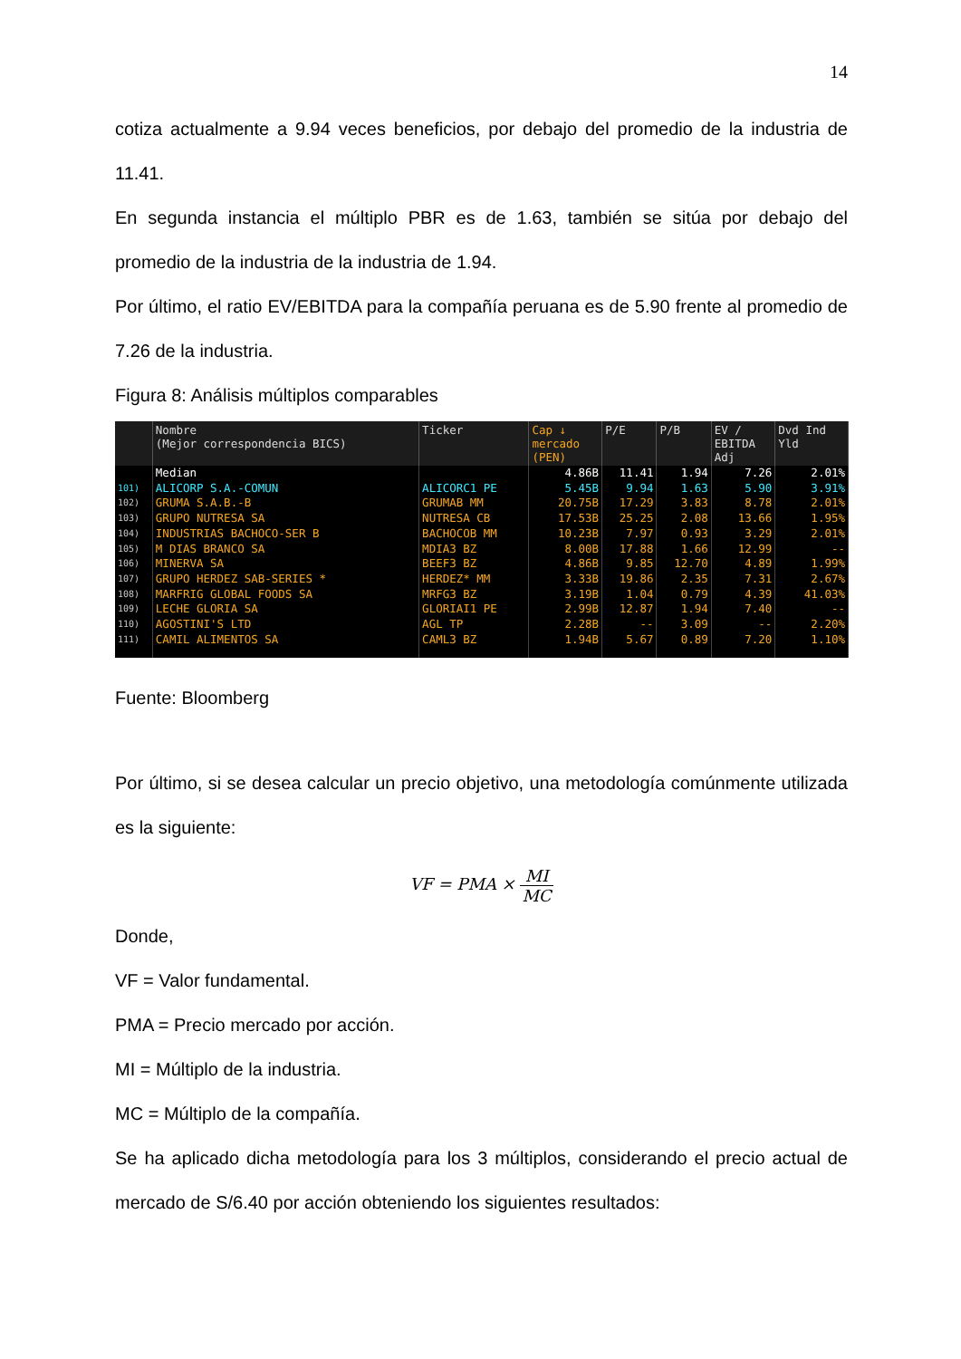14
cotiza actualmente a 9.94 veces beneficios, por debajo del promedio de la industria de 11.41.
En segunda instancia el múltiplo PBR es de 1.63, también se sitúa por debajo del promedio de la industria de la industria de 1.94.
Por último, el ratio EV/EBITDA para la compañía peruana es de 5.90 frente al promedio de 7.26 de la industria.
Figura 8: Análisis múltiplos comparables
| | Nombre (Mejor correspondencia BICS) | Ticker | Cap ↓ mercado (PEN) | P/E | P/B | EV / EBITDA Adj | Dvd Ind Yld |
| --- | --- | --- | --- | --- | --- | --- | --- |
| | Median | | 4.86B | 11.41 | 1.94 | 7.26 | 2.01% |
| 101) | ALICORP S.A.-COMUN | ALICORC1 PE | 5.45B | 9.94 | 1.63 | 5.90 | 3.91% |
| 102) | GRUMA S.A.B.-B | GRUMAB MM | 20.75B | 17.29 | 3.83 | 8.78 | 2.01% |
| 103) | GRUPO NUTRESA SA | NUTRESA CB | 17.53B | 25.25 | 2.08 | 13.66 | 1.95% |
| 104) | INDUSTRIAS BACHOCO-SER B | BACHOCOB MM | 10.23B | 7.97 | 0.93 | 3.29 | 2.01% |
| 105) | M DIAS BRANCO SA | MDIA3 BZ | 8.00B | 17.88 | 1.66 | 12.99 | -- |
| 106) | MINERVA SA | BEEF3 BZ | 4.86B | 9.85 | 12.70 | 4.89 | 1.99% |
| 107) | GRUPO HERDEZ SAB-SERIES * | HERDEZ* MM | 3.33B | 19.86 | 2.35 | 7.31 | 2.67% |
| 108) | MARFRIG GLOBAL FOODS SA | MRFG3 BZ | 3.19B | 1.04 | 0.79 | 4.39 | 41.03% |
| 109) | LECHE GLORIA SA | GLORIAI1 PE | 2.99B | 12.87 | 1.94 | 7.40 | -- |
| 110) | AGOSTINI'S LTD | AGL TP | 2.28B | -- | 3.09 | -- | 2.20% |
| 111) | CAMIL ALIMENTOS SA | CAML3 BZ | 1.94B | 5.67 | 0.89 | 7.20 | 1.10% |
Fuente: Bloomberg
Por último, si se desea calcular un precio objetivo, una metodología comúnmente utilizada es la siguiente:
VF = PMA × MI MC
Donde,
VF = Valor fundamental.
PMA = Precio mercado por acción.
MI = Múltiplo de la industria.
MC = Múltiplo de la compañía.
Se ha aplicado dicha metodología para los 3 múltiplos, considerando el precio actual de mercado de S/6.40 por acción obteniendo los siguientes resultados: